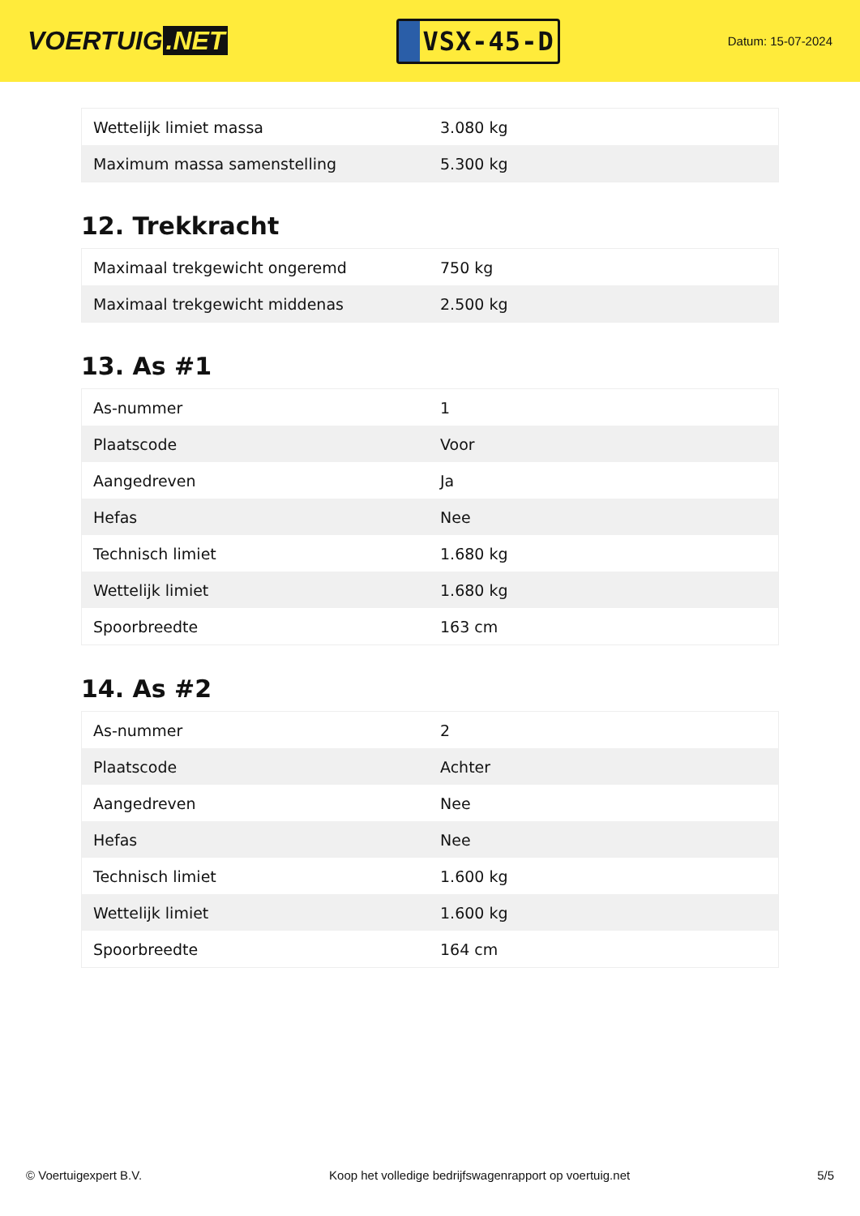VOERTUIG.NET
VSX-45-D
Datum: 15-07-2024
| Wettelijk limiet massa | 3.080 kg |
| Maximum massa samenstelling | 5.300 kg |
12. Trekkracht
| Maximaal trekgewicht ongeremd | 750 kg |
| Maximaal trekgewicht middenas | 2.500 kg |
13. As #1
| As-nummer | 1 |
| Plaatscode | Voor |
| Aangedreven | Ja |
| Hefas | Nee |
| Technisch limiet | 1.680 kg |
| Wettelijk limiet | 1.680 kg |
| Spoorbreedte | 163 cm |
14. As #2
| As-nummer | 2 |
| Plaatscode | Achter |
| Aangedreven | Nee |
| Hefas | Nee |
| Technisch limiet | 1.600 kg |
| Wettelijk limiet | 1.600 kg |
| Spoorbreedte | 164 cm |
© Voertuigexpert B.V. Koop het volledige bedrijfswagenrapport op voertuig.net 5/5